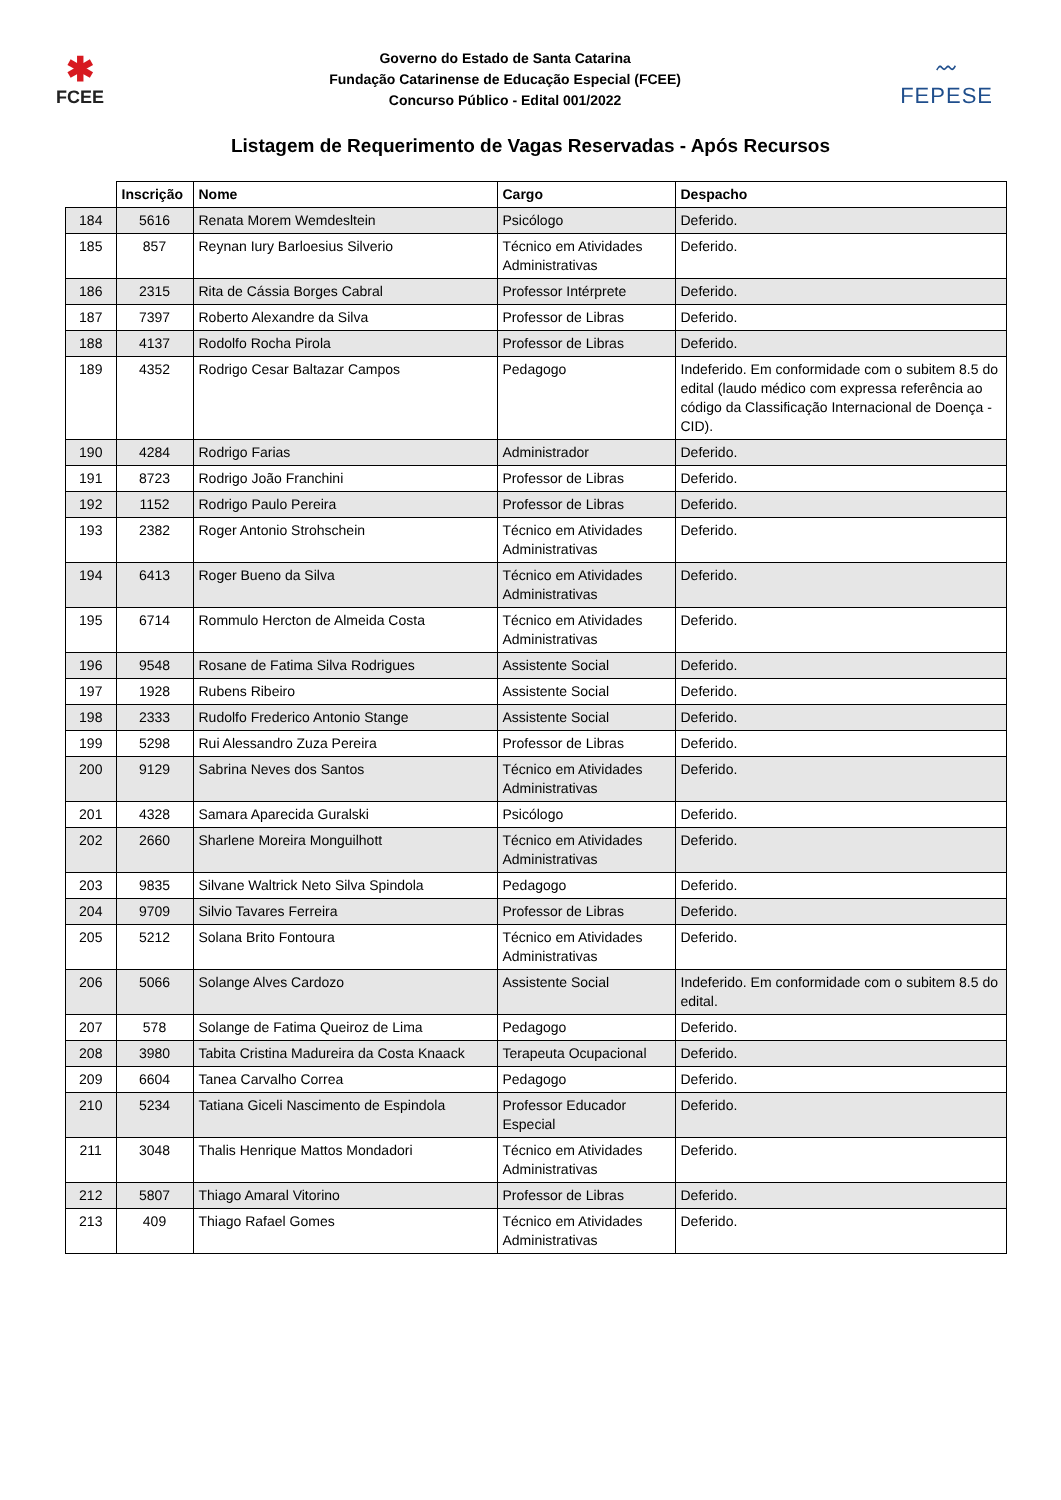✱
FCEE
Governo do Estado de Santa Catarina
Fundação Catarinense de Educação Especial (FCEE)
Concurso Público - Edital 001/2022
〰
FEPESE
Listagem de Requerimento de Vagas Reservadas - Após Recursos
| | Inscrição | Nome | Cargo | Despacho |
| --- | --- | --- | --- | --- |
| 184 | 5616 | Renata Morem Wemdesltein | Psicólogo | Deferido. |
| 185 | 857 | Reynan Iury Barloesius Silverio | Técnico em Atividades Administrativas | Deferido. |
| 186 | 2315 | Rita de Cássia Borges Cabral | Professor Intérprete | Deferido. |
| 187 | 7397 | Roberto Alexandre da Silva | Professor de Libras | Deferido. |
| 188 | 4137 | Rodolfo Rocha Pirola | Professor de Libras | Deferido. |
| 189 | 4352 | Rodrigo Cesar Baltazar Campos | Pedagogo | Indeferido. Em conformidade com o subitem 8.5 do edital (laudo médico com expressa referência ao código da Classificação Internacional de Doença - CID). |
| 190 | 4284 | Rodrigo Farias | Administrador | Deferido. |
| 191 | 8723 | Rodrigo João Franchini | Professor de Libras | Deferido. |
| 192 | 1152 | Rodrigo Paulo Pereira | Professor de Libras | Deferido. |
| 193 | 2382 | Roger Antonio Strohschein | Técnico em Atividades Administrativas | Deferido. |
| 194 | 6413 | Roger Bueno da Silva | Técnico em Atividades Administrativas | Deferido. |
| 195 | 6714 | Rommulo Hercton de Almeida Costa | Técnico em Atividades Administrativas | Deferido. |
| 196 | 9548 | Rosane de Fatima Silva Rodrigues | Assistente Social | Deferido. |
| 197 | 1928 | Rubens Ribeiro | Assistente Social | Deferido. |
| 198 | 2333 | Rudolfo Frederico Antonio Stange | Assistente Social | Deferido. |
| 199 | 5298 | Rui Alessandro Zuza Pereira | Professor de Libras | Deferido. |
| 200 | 9129 | Sabrina Neves dos Santos | Técnico em Atividades Administrativas | Deferido. |
| 201 | 4328 | Samara Aparecida Guralski | Psicólogo | Deferido. |
| 202 | 2660 | Sharlene Moreira Monguilhott | Técnico em Atividades Administrativas | Deferido. |
| 203 | 9835 | Silvane Waltrick Neto Silva Spindola | Pedagogo | Deferido. |
| 204 | 9709 | Silvio Tavares Ferreira | Professor de Libras | Deferido. |
| 205 | 5212 | Solana Brito Fontoura | Técnico em Atividades Administrativas | Deferido. |
| 206 | 5066 | Solange Alves Cardozo | Assistente Social | Indeferido. Em conformidade com o subitem 8.5 do edital. |
| 207 | 578 | Solange de Fatima Queiroz de Lima | Pedagogo | Deferido. |
| 208 | 3980 | Tabita Cristina Madureira da Costa Knaack | Terapeuta Ocupacional | Deferido. |
| 209 | 6604 | Tanea Carvalho Correa | Pedagogo | Deferido. |
| 210 | 5234 | Tatiana Giceli Nascimento de Espindola | Professor Educador Especial | Deferido. |
| 211 | 3048 | Thalis Henrique Mattos Mondadori | Técnico em Atividades Administrativas | Deferido. |
| 212 | 5807 | Thiago Amaral Vitorino | Professor de Libras | Deferido. |
| 213 | 409 | Thiago Rafael Gomes | Técnico em Atividades Administrativas | Deferido. |